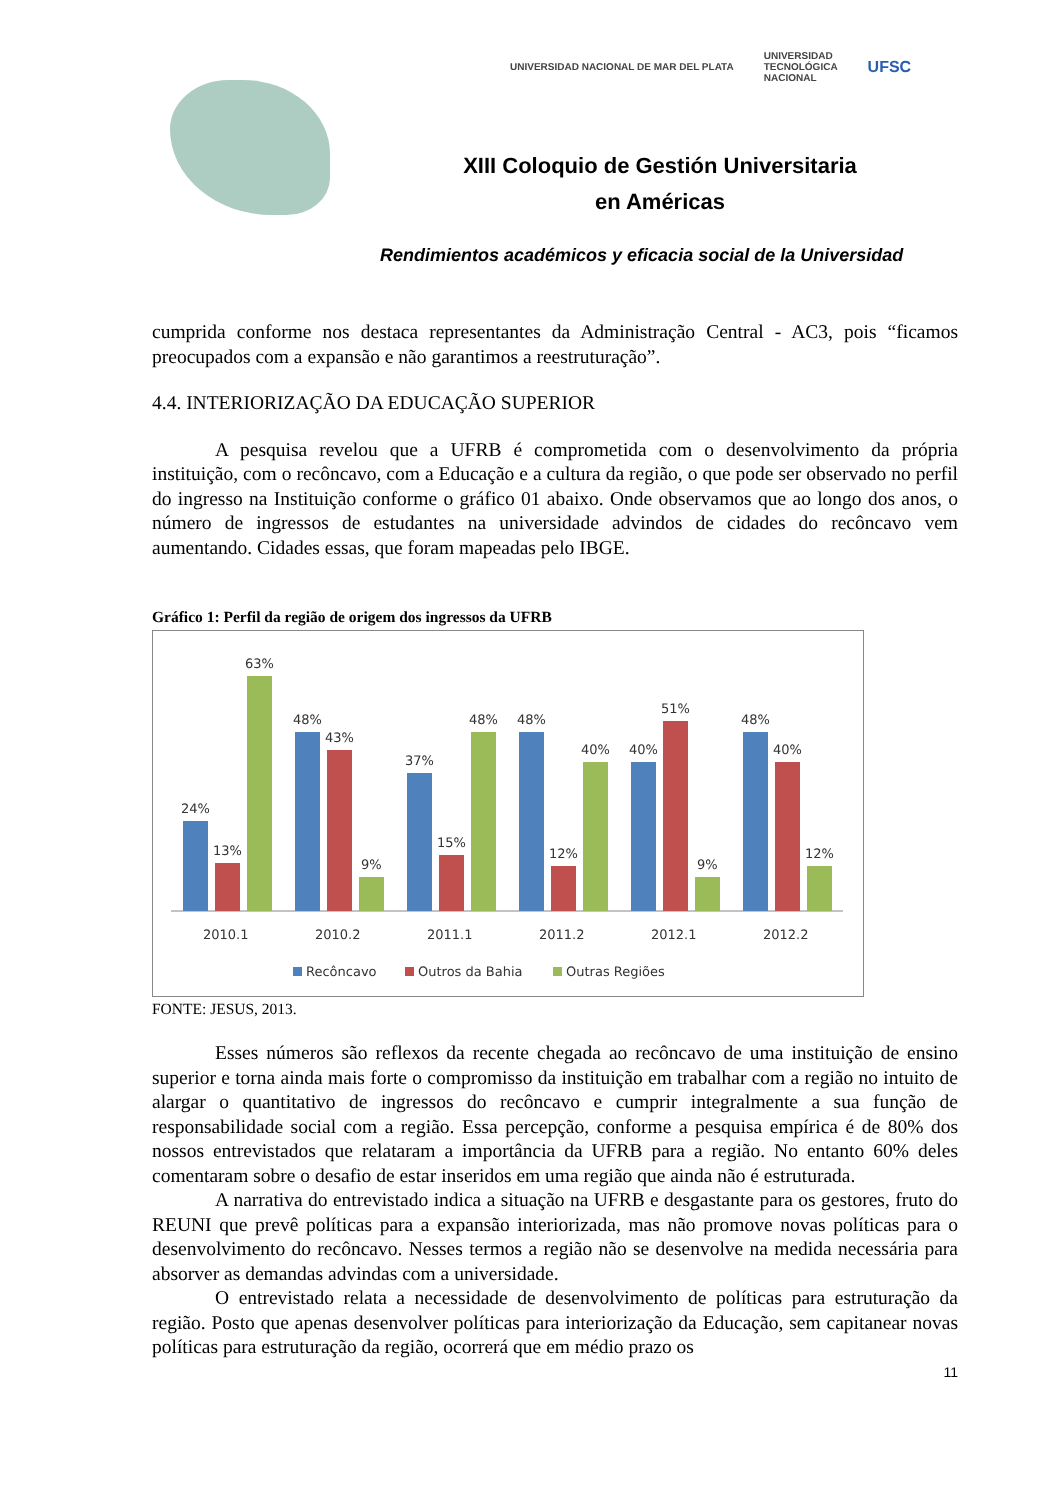UNIVERSIDAD NACIONAL DE MAR DEL PLATA UNIVERSIDAD
TECNOLÓGICA
NACIONAL UFSC
XIII Coloquio de Gestión Universitaria
en Américas
Rendimientos académicos y eficacia social de la Universidad
cumprida conforme nos destaca representantes da Administração Central - AC3, pois “ficamos preocupados com a expansão e não garantimos a reestruturação”.
4.4. INTERIORIZAÇÃO DA EDUCAÇÃO SUPERIOR
A pesquisa revelou que a UFRB é comprometida com o desenvolvimento da própria instituição, com o recôncavo, com a Educação e a cultura da região, o que pode ser observado no perfil do ingresso na Instituição conforme o gráfico 01 abaixo. Onde observamos que ao longo dos anos, o número de ingressos de estudantes na universidade advindos de cidades do recôncavo vem aumentando. Cidades essas, que foram mapeadas pelo IBGE.
Gráfico 1: Perfil da região de origem dos ingressos da UFRB
24%
13%
63%
48%
43%
9%
37%
15%
48%
48%
12%
40%
40%
51%
9%
48%
40%
12%
2010.1
2010.2
2011.1
2011.2
2012.1
2012.2
Recôncavo
Outros da Bahia
Outras Regiões
FONTE: JESUS, 2013.
Esses números são reflexos da recente chegada ao recôncavo de uma instituição de ensino superior e torna ainda mais forte o compromisso da instituição em trabalhar com a região no intuito de alargar o quantitativo de ingressos do recôncavo e cumprir integralmente a sua função de responsabilidade social com a região. Essa percepção, conforme a pesquisa empírica é de 80% dos nossos entrevistados que relataram a importância da UFRB para a região. No entanto 60% deles comentaram sobre o desafio de estar inseridos em uma região que ainda não é estruturada.
A narrativa do entrevistado indica a situação na UFRB e desgastante para os gestores, fruto do REUNI que prevê políticas para a expansão interiorizada, mas não promove novas políticas para o desenvolvimento do recôncavo. Nesses termos a região não se desenvolve na medida necessária para absorver as demandas advindas com a universidade.
O entrevistado relata a necessidade de desenvolvimento de políticas para estruturação da região. Posto que apenas desenvolver políticas para interiorização da Educação, sem capitanear novas políticas para estruturação da região, ocorrerá que em médio prazo os
11